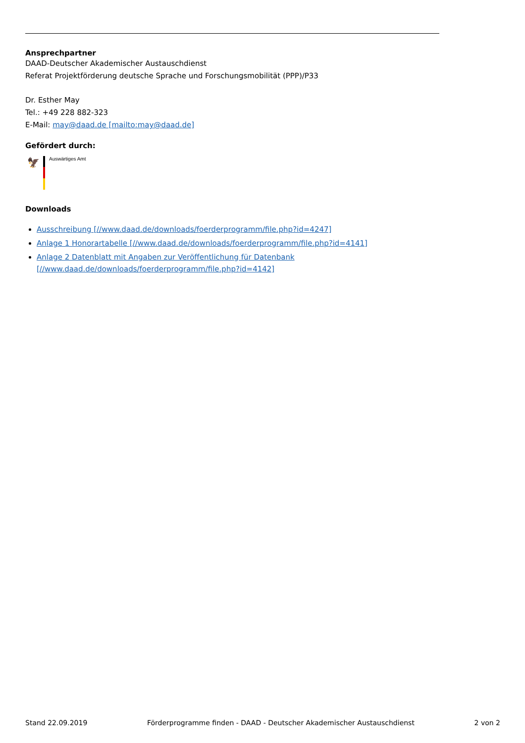Ansprechpartner
DAAD-Deutscher Akademischer Austauschdienst
Referat Projektförderung deutsche Sprache und Forschungsmobilität (PPP)/P33
Dr. Esther May
Tel.: +49 228 882-323
E-Mail: may@daad.de [mailto:may@daad.de]
Gefördert durch:
🦅
Auswärtiges Amt
Downloads
Ausschreibung [//www.daad.de/downloads/foerderprogramm/file.php?id=4247]
Anlage 1 Honorartabelle [//www.daad.de/downloads/foerderprogramm/file.php?id=4141]
Anlage 2 Datenblatt mit Angaben zur Veröffentlichung für Datenbank [//www.daad.de/downloads/foerderprogramm/file.php?id=4142]
Stand 22.09.2019 Förderprogramme finden - DAAD - Deutscher Akademischer Austauschdienst 2 von 2